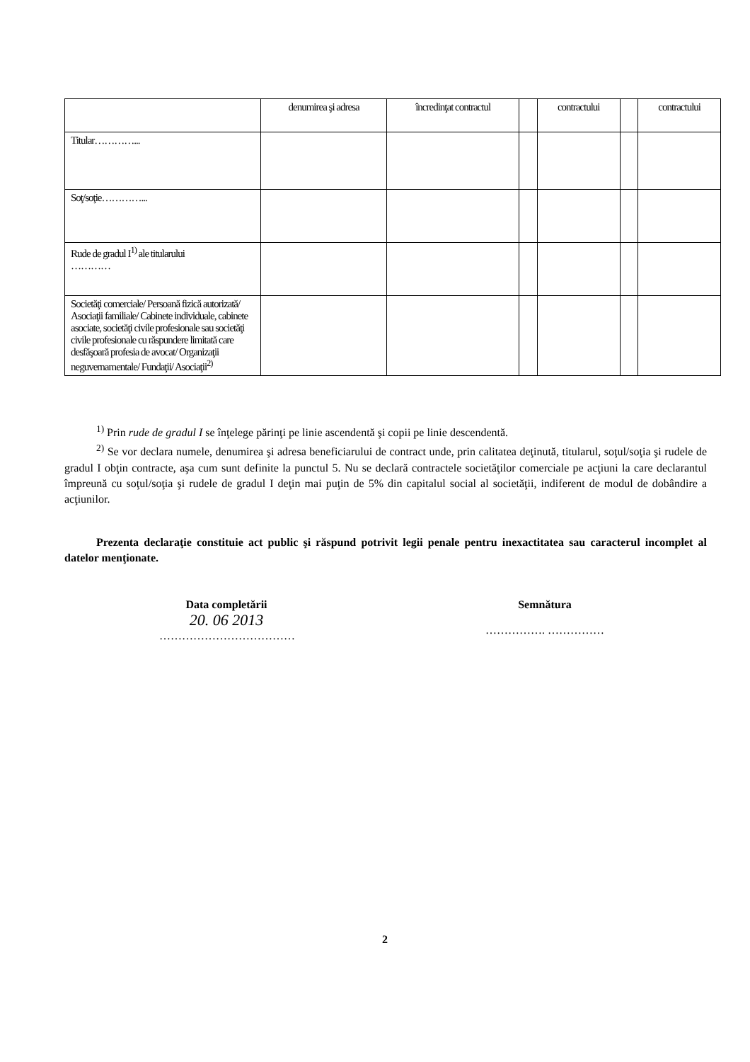| | denumirea şi adresa | încredinţat contractul | | contractului | | contractului |
| --- | --- | --- | --- | --- | --- | --- |
| Titular…………... | | | | | | |
| Soţ/soţie…………... | | | | | | |
| Rude de gradul I<sup>1)</sup> ale titularului ………… | | | | | | |
| Societăţi comerciale/ Persoană fizică autorizată/ Asociaţii familiale/ Cabinete individuale, cabinete asociate, societăţi civile profesionale sau societăţi civile profesionale cu răspundere limitată care desfăşoară profesia de avocat/ Organizaţii neguvernamentale/ Fundaţii/ Asociaţii<sup>2)</sup> | | | | | | |
<sup>1)</sup> Prin rude de gradul I se înţelege părinţi pe linie ascendentă şi copii pe linie descendentă.
<sup>2)</sup> Se vor declara numele, denumirea şi adresa beneficiarului de contract unde, prin calitatea deţinută, titularul, soţul/soţia şi rudele de gradul I obţin contracte, aşa cum sunt definite la punctul 5. Nu se declară contractele societăţilor comerciale pe acţiuni la care declarantul împreună cu soţul/soţia şi rudele de gradul I deţin mai puţin de 5% din capitalul social al societăţii, indiferent de modul de dobândire a acţiunilor.
Prezenta declaraţie constituie act public şi răspund potrivit legii penale pentru inexactitatea sau caracterul incomplet al datelor menţionate.
Data completării
20. 06 2013
………………………………
Semnătura
……………. ……………
2